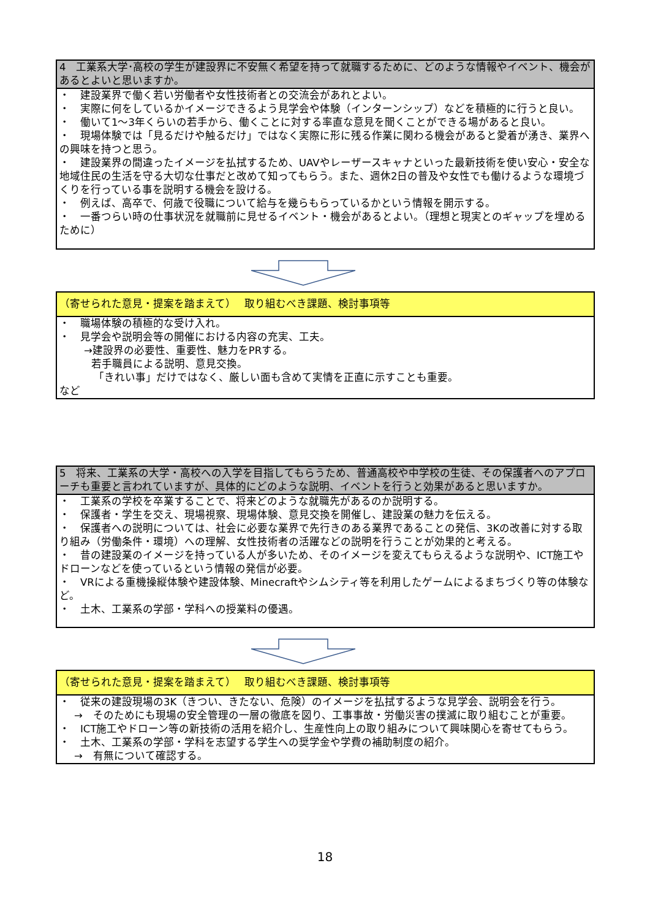| 4 工業系大学･高校の学生が建設界に不安無く希望を持って就職するために、どのような情報やイベント、機会があるとよいと思いますか。 |
| ・ 建設業界で働く若い労働者や女性技術者との交流会があれとよい。 ・ 実際に何をしているかイメージできるよう見学会や体験（インターンシップ）などを積極的に行うと良い。 ・ 働いて1～3年くらいの若手から、働くことに対する率直な意見を聞くことができる場があると良い。 ・ 現場体験では「見るだけや触るだけ」ではなく実際に形に残る作業に関わる機会があると愛着が湧き、業界への興味を持つと思う。 ・ 建設業界の間違ったイメージを払拭するため、UAVやレーザースキャナといった最新技術を使い安心・安全な地域住民の生活を守る大切な仕事だと改めて知ってもらう。また、週休2日の普及や女性でも働けるような環境づくりを行っている事を説明する機会を設ける。 ・ 例えば、高卒で、何歳で役職について給与を幾らもらっているかという情報を開示する。 ・ 一番つらい時の仕事状況を就職前に見せるイベント・機会があるとよい。（理想と現実とのギャップを埋めるために） |
| （寄せられた意見・提案を踏まえて） 取り組むべき課題、検討事項等 |
| ・ 職場体験の積極的な受け入れ。 ・ 見学会や説明会等の開催における内容の充実、工夫。 →建設界の必要性、重要性、魅力をPRする。 若手職員による説明、意見交換。 「きれい事」だけではなく、厳しい面も含めて実情を正直に示すことも重要。 など |
| 5 将来、工業系の大学・高校への入学を目指してもらうため、普通高校や中学校の生徒、その保護者へのアプローチも重要と言われていますが、具体的にどのような説明、イベントを行うと効果があると思いますか。 |
| ・ 工業系の学校を卒業することで、将来どのような就職先があるのか説明する。 ・ 保護者・学生を交え、現場視察、現場体験、意見交換を開催し、建設業の魅力を伝える。 ・ 保護者への説明については、社会に必要な業界で先行きのある業界であることの発信、3Kの改善に対する取り組み（労働条件・環境）への理解、女性技術者の活躍などの説明を行うことが効果的と考える。 ・ 昔の建設業のイメージを持っている人が多いため、そのイメージを変えてもらえるような説明や、ICT施工やドローンなどを使っているという情報の発信が必要。 ・ VRによる重機操縦体験や建設体験、Minecraftやシムシティ等を利用したゲームによるまちづくり等の体験など。 ・ 土木、工業系の学部・学科への授業料の優遇。 |
| （寄せられた意見・提案を踏まえて） 取り組むべき課題、検討事項等 |
| ・ 従来の建設現場の3K（きつい、きたない、危険）のイメージを払拭するような見学会、説明会を行う。 → そのためにも現場の安全管理の一層の徹底を図り、工事事故・労働災害の撲滅に取り組むことが重要。 ・ ICT施工やドローン等の新技術の活用を紹介し、生産性向上の取り組みについて興味関心を寄せてもらう。 ・ 土木、工業系の学部・学科を志望する学生への奨学金や学費の補助制度の紹介。 → 有無について確認する。 |
18